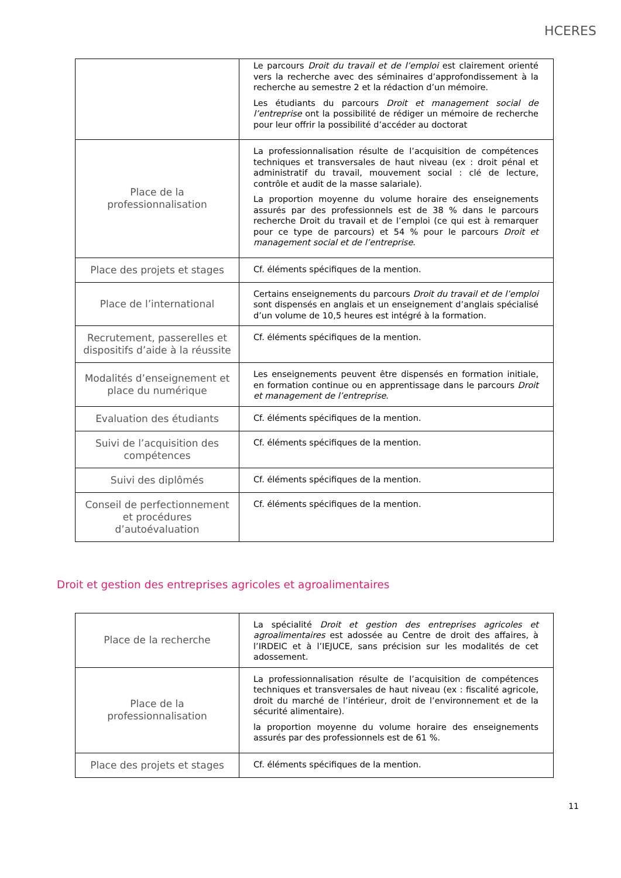HCERES
| | Le parcours Droit du travail et de l’emploi est clairement orienté vers la recherche avec des séminaires d’approfondissement à la recherche au semestre 2 et la rédaction d’un mémoire. Les étudiants du parcours Droit et management social de l’entreprise ont la possibilité de rédiger un mémoire de recherche pour leur offrir la possibilité d’accéder au doctorat |
| Place de la professionnalisation | La professionnalisation résulte de l’acquisition de compétences techniques et transversales de haut niveau (ex : droit pénal et administratif du travail, mouvement social : clé de lecture, contrôle et audit de la masse salariale). La proportion moyenne du volume horaire des enseignements assurés par des professionnels est de 38 % dans le parcours recherche Droit du travail et de l’emploi (ce qui est à remarquer pour ce type de parcours) et 54 % pour le parcours Droit et management social et de l’entreprise . |
| Place des projets et stages | Cf. éléments spécifiques de la mention. |
| Place de l’international | Certains enseignements du parcours Droit du travail et de l’emploi sont dispensés en anglais et un enseignement d’anglais spécialisé d’un volume de 10,5 heures est intégré à la formation. |
| Recrutement, passerelles et dispositifs d’aide à la réussite | Cf. éléments spécifiques de la mention. |
| Modalités d’enseignement et place du numérique | Les enseignements peuvent être dispensés en formation initiale, en formation continue ou en apprentissage dans le parcours Droit et management de l’entreprise . |
| Evaluation des étudiants | Cf. éléments spécifiques de la mention. |
| Suivi de l’acquisition des compétences | Cf. éléments spécifiques de la mention. |
| Suivi des diplômés | Cf. éléments spécifiques de la mention. |
| Conseil de perfectionnement et procédures d’autoévaluation | Cf. éléments spécifiques de la mention. |
Droit et gestion des entreprises agricoles et agroalimentaires
| Place de la recherche | La spécialité Droit et gestion des entreprises agricoles et agroalimentaires est adossée au Centre de droit des affaires, à l’IRDEIC et à l’IEJUCE, sans précision sur les modalités de cet adossement. |
| Place de la professionnalisation | La professionnalisation résulte de l’acquisition de compétences techniques et transversales de haut niveau (ex : fiscalité agricole, droit du marché de l’intérieur, droit de l’environnement et de la sécurité alimentaire). la proportion moyenne du volume horaire des enseignements assurés par des professionnels est de 61 %. |
| Place des projets et stages | Cf. éléments spécifiques de la mention. |
11